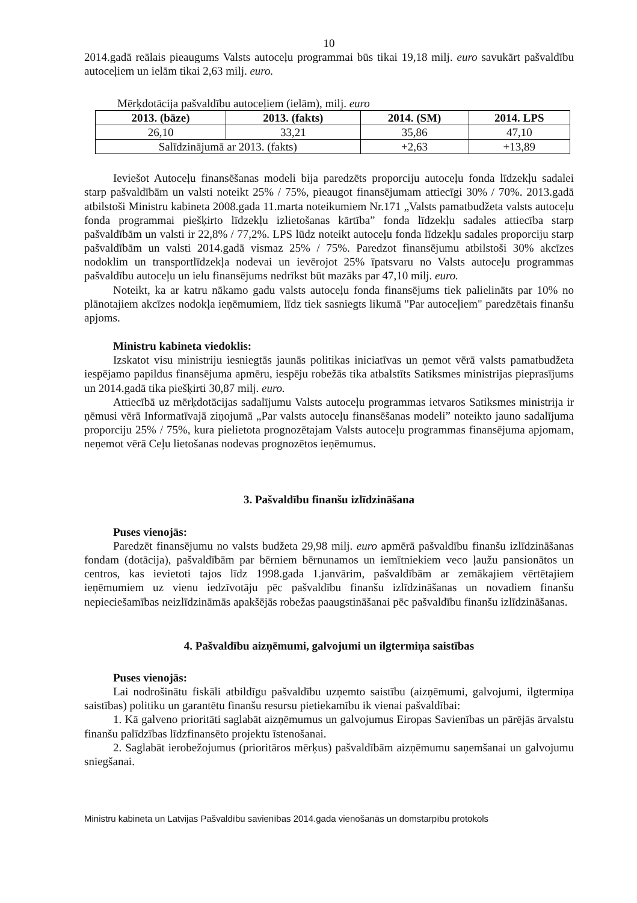10
2014.gadā reālais pieaugums Valsts autoceļu programmai būs tikai 19,18 milj. euro savukārt pašvaldību autoceļiem un ielām tikai 2,63 milj. euro.
Mērķdotācija pašvaldību autoceļiem (ielām), milj. euro
| 2013. (bāze) | 2013. (fakts) | 2014. (SM) | 2014. LPS |
| --- | --- | --- | --- |
| 26,10 | 33,21 | 35,86 | 47,10 |
| Salīdzinājumā ar 2013. (fakts) | | +2,63 | +13,89 |
Ieviešot Autoceļu finansēšanas modeli bija paredzēts proporciju autoceļu fonda līdzekļu sadalei starp pašvaldībām un valsti noteikt 25% / 75%, pieaugot finansējumam attiecīgi 30% / 70%. 2013.gadā atbilstoši Ministru kabineta 2008.gada 11.marta noteikumiem Nr.171 „Valsts pamatbudžeta valsts autoceļu fonda programmai piešķirto līdzekļu izlietošanas kārtība” fonda līdzekļu sadales attiecība starp pašvaldībām un valsti ir 22,8% / 77,2%. LPS lūdz noteikt autoceļu fonda līdzekļu sadales proporciju starp pašvaldībām un valsti 2014.gadā vismaz 25% / 75%. Paredzot finansējumu atbilstoši 30% akcīzes nodoklim un transportlīdzekļa nodevai un ievērojot 25% īpatsvaru no Valsts autoceļu programmas pašvaldību autoceļu un ielu finansējums nedrīkst būt mazāks par 47,10 milj. euro.
Noteikt, ka ar katru nākamo gadu valsts autoceļu fonda finansējums tiek palielināts par 10% no plānotajiem akcīzes nodokļa ieņēmumiem, līdz tiek sasniegts likumā "Par autoceļiem" paredzētais finanšu apjoms.
Ministru kabineta viedoklis:
Izskatot visu ministriju iesniegtās jaunās politikas iniciatīvas un ņemot vērā valsts pamatbudžeta iespējamo papildus finansējuma apmēru, iespēju robežās tika atbalstīts Satiksmes ministrijas pieprasījums un 2014.gadā tika piešķirti 30,87 milj. euro.
Attiecībā uz mērķdotācijas sadalījumu Valsts autoceļu programmas ietvaros Satiksmes ministrija ir ņēmusi vērā Informatīvajā ziņojumā „Par valsts autoceļu finansēšanas modeli” noteikto jauno sadalījuma proporciju 25% / 75%, kura pielietota prognozētajam Valsts autoceļu programmas finansējuma apjomam, neņemot vērā Ceļu lietošanas nodevas prognozētos ieņēmumus.
3. Pašvaldību finanšu izlīdzināšana
Puses vienojās:
Paredzēt finansējumu no valsts budžeta 29,98 milj. euro apmērā pašvaldību finanšu izlīdzināšanas fondam (dotācija), pašvaldībām par bērniem bērnunamos un iemītniekiem veco ļaužu pansionātos un centros, kas ievietoti tajos līdz 1998.gada 1.janvārim, pašvaldībām ar zemākajiem vērtētajiem ieņēmumiem uz vienu iedzīvotāju pēc pašvaldību finanšu izlīdzināšanas un novadiem finanšu nepieciešamības neizlīdzināmās apakšējās robežas paaugstināšanai pēc pašvaldību finanšu izlīdzināšanas.
4. Pašvaldību aizņēmumi, galvojumi un ilgtermiņa saistības
Puses vienojās:
Lai nodrošinātu fiskāli atbildīgu pašvaldību uzņemto saistību (aizņēmumi, galvojumi, ilgtermiņa saistības) politiku un garantētu finanšu resursu pietiekamību ik vienai pašvaldībai:
1. Kā galveno prioritāti saglabāt aizņēmumus un galvojumus Eiropas Savienības un pārējās ārvalstu finanšu palīdzības līdzfinansēto projektu īstenošanai.
2. Saglabāt ierobežojumus (prioritāros mērķus) pašvaldībām aizņēmumu saņemšanai un galvojumu sniegšanai.
Ministru kabineta un Latvijas Pašvaldību savienības 2014.gada vienošanās un domstarpību protokols